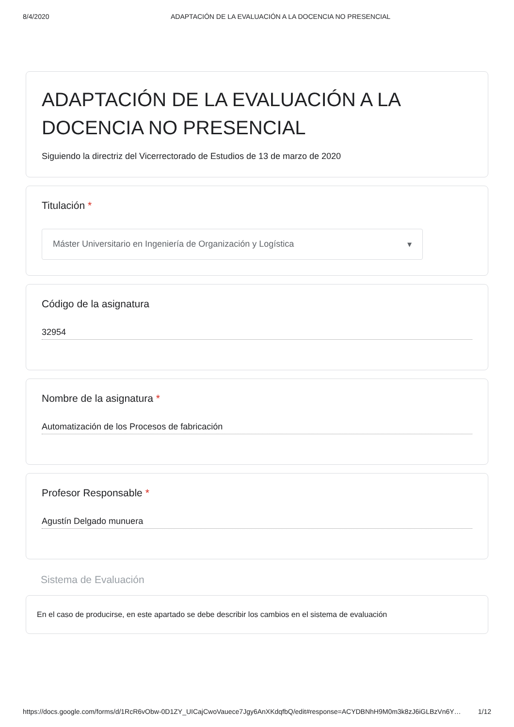8/4/2020 ADAPTACIÓN DE LA EVALUACIÓN A LA DOCENCIA NO PRESENCIAL
ADAPTACIÓN DE LA EVALUACIÓN A LA DOCENCIA NO PRESENCIAL
Siguiendo la directriz del Vicerrectorado de Estudios de 13 de marzo de 2020
Titulación *
Máster Universitario en Ingeniería de Organización y Logística ▾
Código de la asignatura
32954
Nombre de la asignatura *
Automatización de los Procesos de fabricación
Profesor Responsable *
Agustín Delgado munuera
Sistema de Evaluación
En el caso de producirse, en este apartado se debe describir los cambios en el sistema de evaluación
https://docs.google.com/forms/d/1RcR6vObw-0D1ZY_UICajCwoVauece7Jgy6AnXKdqfbQ/edit#response=ACYDBNhH9M0m3k8zJ6iGLBzVn6Y… 1/12